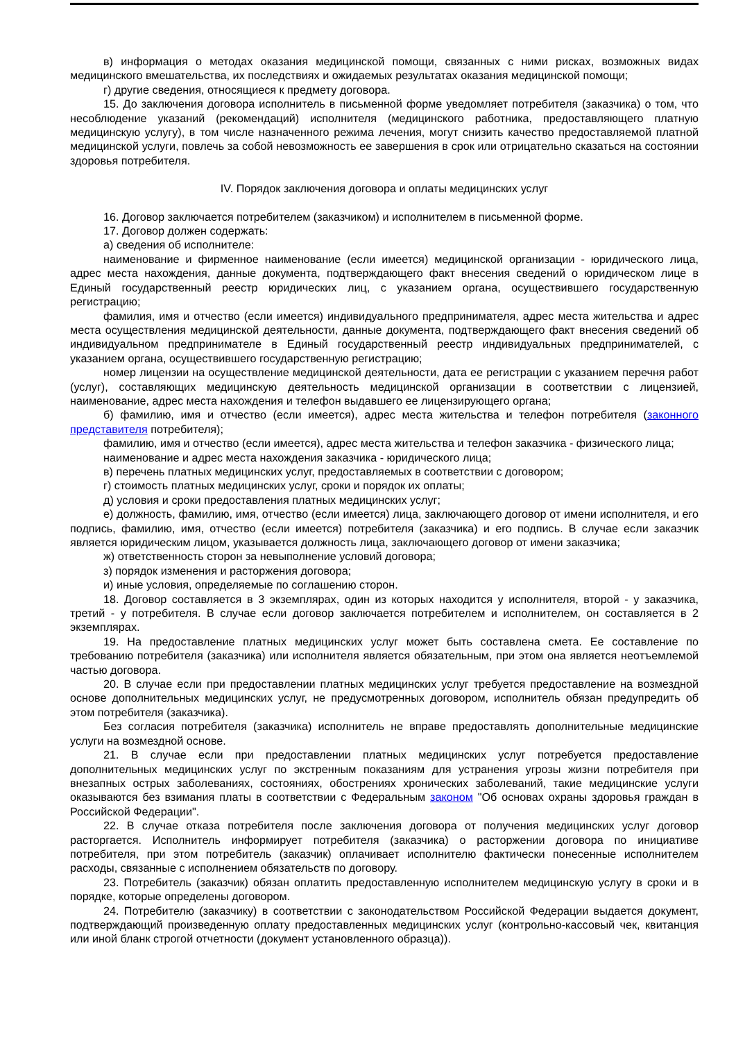в) информация о методах оказания медицинской помощи, связанных с ними рисках, возможных видах медицинского вмешательства, их последствиях и ожидаемых результатах оказания медицинской помощи;
г) другие сведения, относящиеся к предмету договора.
15. До заключения договора исполнитель в письменной форме уведомляет потребителя (заказчика) о том, что несоблюдение указаний (рекомендаций) исполнителя (медицинского работника, предоставляющего платную медицинскую услугу), в том числе назначенного режима лечения, могут снизить качество предоставляемой платной медицинской услуги, повлечь за собой невозможность ее завершения в срок или отрицательно сказаться на состоянии здоровья потребителя.
IV. Порядок заключения договора и оплаты медицинских услуг
16. Договор заключается потребителем (заказчиком) и исполнителем в письменной форме.
17. Договор должен содержать:
а) сведения об исполнителе:
наименование и фирменное наименование (если имеется) медицинской организации - юридического лица, адрес места нахождения, данные документа, подтверждающего факт внесения сведений о юридическом лице в Единый государственный реестр юридических лиц, с указанием органа, осуществившего государственную регистрацию;
фамилия, имя и отчество (если имеется) индивидуального предпринимателя, адрес места жительства и адрес места осуществления медицинской деятельности, данные документа, подтверждающего факт внесения сведений об индивидуальном предпринимателе в Единый государственный реестр индивидуальных предпринимателей, с указанием органа, осуществившего государственную регистрацию;
номер лицензии на осуществление медицинской деятельности, дата ее регистрации с указанием перечня работ (услуг), составляющих медицинскую деятельность медицинской организации в соответствии с лицензией, наименование, адрес места нахождения и телефон выдавшего ее лицензирующего органа;
б) фамилию, имя и отчество (если имеется), адрес места жительства и телефон потребителя (законного представителя потребителя);
фамилию, имя и отчество (если имеется), адрес места жительства и телефон заказчика - физического лица;
наименование и адрес места нахождения заказчика - юридического лица;
в) перечень платных медицинских услуг, предоставляемых в соответствии с договором;
г) стоимость платных медицинских услуг, сроки и порядок их оплаты;
д) условия и сроки предоставления платных медицинских услуг;
е) должность, фамилию, имя, отчество (если имеется) лица, заключающего договор от имени исполнителя, и его подпись, фамилию, имя, отчество (если имеется) потребителя (заказчика) и его подпись. В случае если заказчик является юридическим лицом, указывается должность лица, заключающего договор от имени заказчика;
ж) ответственность сторон за невыполнение условий договора;
з) порядок изменения и расторжения договора;
и) иные условия, определяемые по соглашению сторон.
18. Договор составляется в 3 экземплярах, один из которых находится у исполнителя, второй - у заказчика, третий - у потребителя. В случае если договор заключается потребителем и исполнителем, он составляется в 2 экземплярах.
19. На предоставление платных медицинских услуг может быть составлена смета. Ее составление по требованию потребителя (заказчика) или исполнителя является обязательным, при этом она является неотъемлемой частью договора.
20. В случае если при предоставлении платных медицинских услуг требуется предоставление на возмездной основе дополнительных медицинских услуг, не предусмотренных договором, исполнитель обязан предупредить об этом потребителя (заказчика).
Без согласия потребителя (заказчика) исполнитель не вправе предоставлять дополнительные медицинские услуги на возмездной основе.
21. В случае если при предоставлении платных медицинских услуг потребуется предоставление дополнительных медицинских услуг по экстренным показаниям для устранения угрозы жизни потребителя при внезапных острых заболеваниях, состояниях, обострениях хронических заболеваний, такие медицинские услуги оказываются без взимания платы в соответствии с Федеральным законом "Об основах охраны здоровья граждан в Российской Федерации".
22. В случае отказа потребителя после заключения договора от получения медицинских услуг договор расторгается. Исполнитель информирует потребителя (заказчика) о расторжении договора по инициативе потребителя, при этом потребитель (заказчик) оплачивает исполнителю фактически понесенные исполнителем расходы, связанные с исполнением обязательств по договору.
23. Потребитель (заказчик) обязан оплатить предоставленную исполнителем медицинскую услугу в сроки и в порядке, которые определены договором.
24. Потребителю (заказчику) в соответствии с законодательством Российской Федерации выдается документ, подтверждающий произведенную оплату предоставленных медицинских услуг (контрольно-кассовый чек, квитанция или иной бланк строгой отчетности (документ установленного образца)).